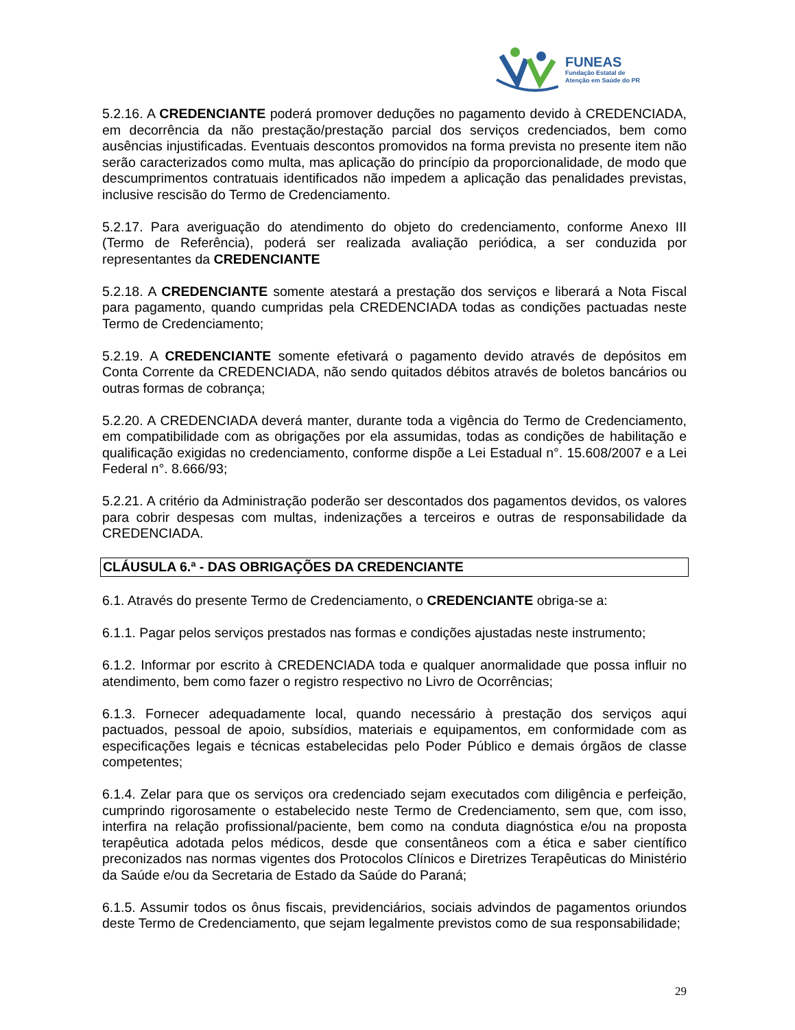FUNEAS
Fundação Estatal de
Atenção em Saúde do PR
5.2.16. A CREDENCIANTE poderá promover deduções no pagamento devido à CREDENCIADA, em decorrência da não prestação/prestação parcial dos serviços credenciados, bem como ausências injustificadas. Eventuais descontos promovidos na forma prevista no presente item não serão caracterizados como multa, mas aplicação do princípio da proporcionalidade, de modo que descumprimentos contratuais identificados não impedem a aplicação das penalidades previstas, inclusive rescisão do Termo de Credenciamento.
5.2.17. Para averiguação do atendimento do objeto do credenciamento, conforme Anexo III (Termo de Referência), poderá ser realizada avaliação periódica, a ser conduzida por representantes da CREDENCIANTE
5.2.18. A CREDENCIANTE somente atestará a prestação dos serviços e liberará a Nota Fiscal para pagamento, quando cumpridas pela CREDENCIADA todas as condições pactuadas neste Termo de Credenciamento;
5.2.19. A CREDENCIANTE somente efetivará o pagamento devido através de depósitos em Conta Corrente da CREDENCIADA, não sendo quitados débitos através de boletos bancários ou outras formas de cobrança;
5.2.20. A CREDENCIADA deverá manter, durante toda a vigência do Termo de Credenciamento, em compatibilidade com as obrigações por ela assumidas, todas as condições de habilitação e qualificação exigidas no credenciamento, conforme dispõe a Lei Estadual n°. 15.608/2007 e a Lei Federal n°. 8.666/93;
5.2.21. A critério da Administração poderão ser descontados dos pagamentos devidos, os valores para cobrir despesas com multas, indenizações a terceiros e outras de responsabilidade da CREDENCIADA.
CLÁUSULA 6.ª - DAS OBRIGAÇÕES DA CREDENCIANTE
6.1. Através do presente Termo de Credenciamento, o CREDENCIANTE obriga-se a:
6.1.1. Pagar pelos serviços prestados nas formas e condições ajustadas neste instrumento;
6.1.2. Informar por escrito à CREDENCIADA toda e qualquer anormalidade que possa influir no atendimento, bem como fazer o registro respectivo no Livro de Ocorrências;
6.1.3. Fornecer adequadamente local, quando necessário à prestação dos serviços aqui pactuados, pessoal de apoio, subsídios, materiais e equipamentos, em conformidade com as especificações legais e técnicas estabelecidas pelo Poder Público e demais órgãos de classe competentes;
6.1.4. Zelar para que os serviços ora credenciado sejam executados com diligência e perfeição, cumprindo rigorosamente o estabelecido neste Termo de Credenciamento, sem que, com isso, interfira na relação profissional/paciente, bem como na conduta diagnóstica e/ou na proposta terapêutica adotada pelos médicos, desde que consentâneos com a ética e saber científico preconizados nas normas vigentes dos Protocolos Clínicos e Diretrizes Terapêuticas do Ministério da Saúde e/ou da Secretaria de Estado da Saúde do Paraná;
6.1.5. Assumir todos os ônus fiscais, previdenciários, sociais advindos de pagamentos oriundos deste Termo de Credenciamento, que sejam legalmente previstos como de sua responsabilidade;
29